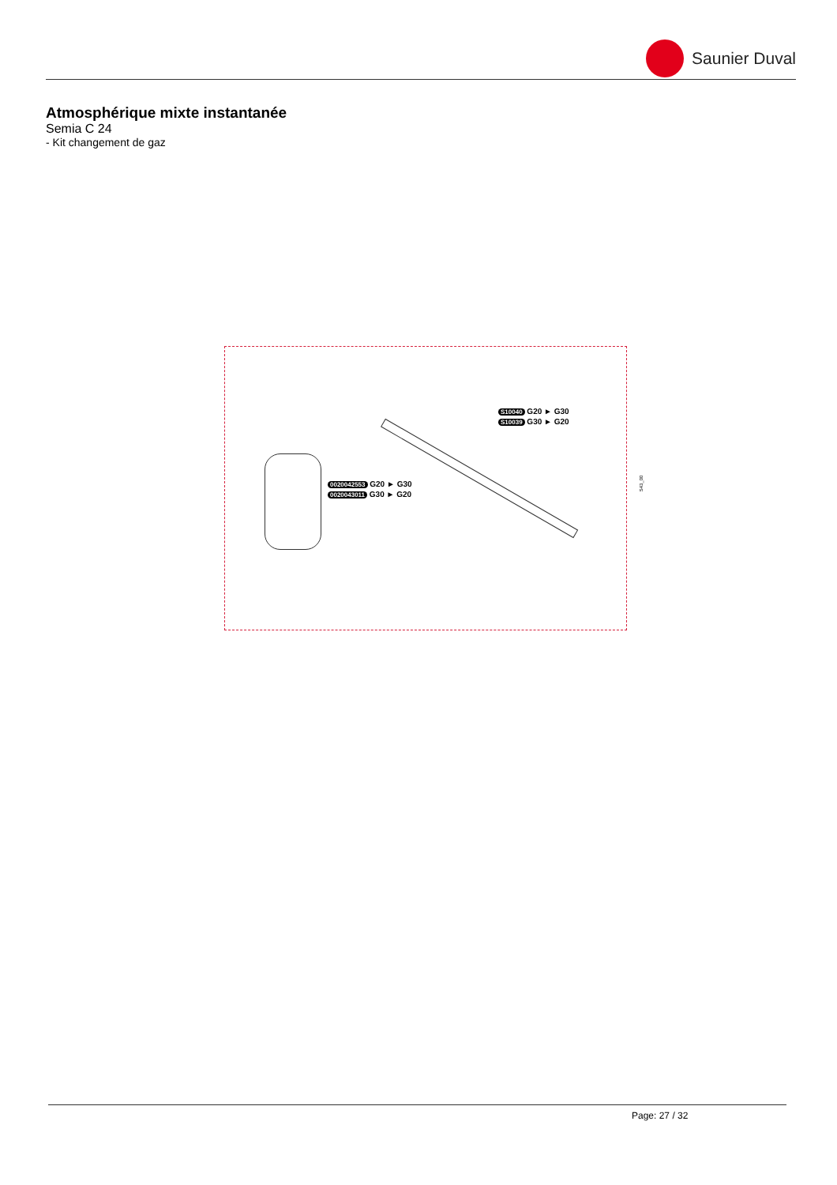Saunier Duval
Atmosphérique mixte instantanée
Semia C 24
- Kit changement de gaz
S10040 G20 ► G30
S10039 G30 ► G20
0020042553 G20 ► G30
0020043011 G30 ► G20
S43_00
Page: 27 / 32